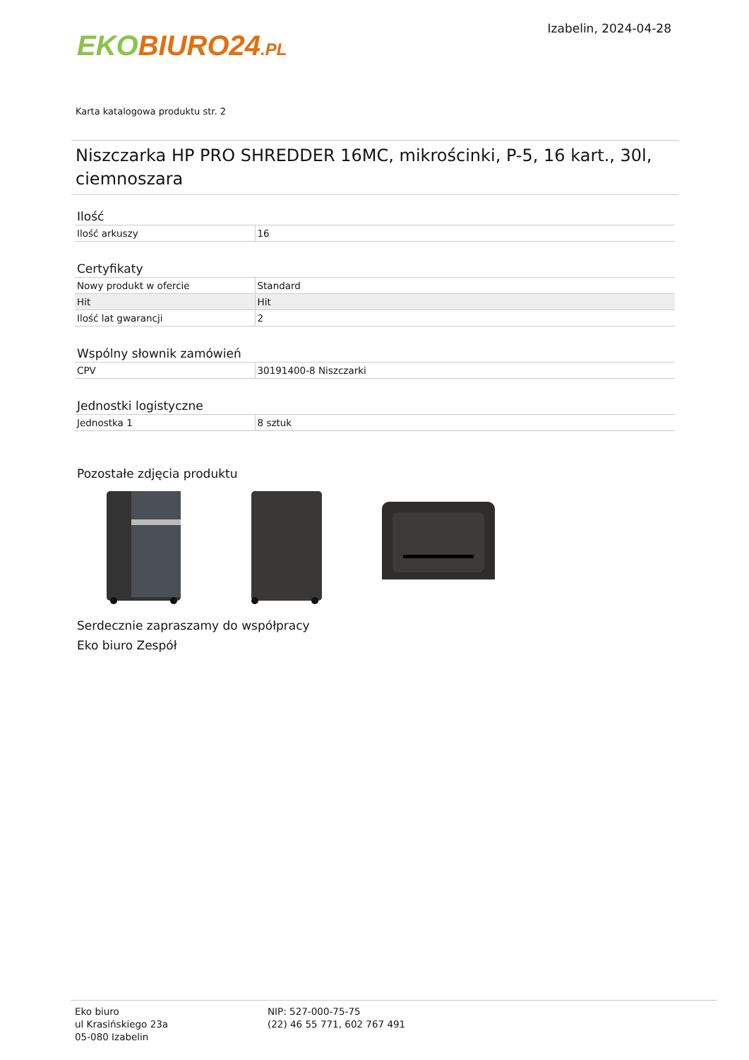EKO BIURO24.PL
Izabelin, 2024-04-28
Karta katalogowa produktu str. 2
Niszczarka HP PRO SHREDDER 16MC, mikrościnki, P-5, 16 kart., 30l, ciemnoszara
Ilość
| Ilość arkuszy | 16 |
Certyfikaty
| Nowy produkt w ofercie | Standard |
| Hit | Hit |
| Ilość lat gwarancji | 2 |
Wspólny słownik zamówień
| CPV | 30191400-8 Niszczarki |
Jednostki logistyczne
| Jednostka 1 | 8 sztuk |
Pozostałe zdjęcia produktu
Serdecznie zapraszamy do współpracy
Eko biuro Zespół
Eko biuro
ul Krasińskiego 23a
05-080 Izabelin
NIP: 527-000-75-75
(22) 46 55 771, 602 767 491